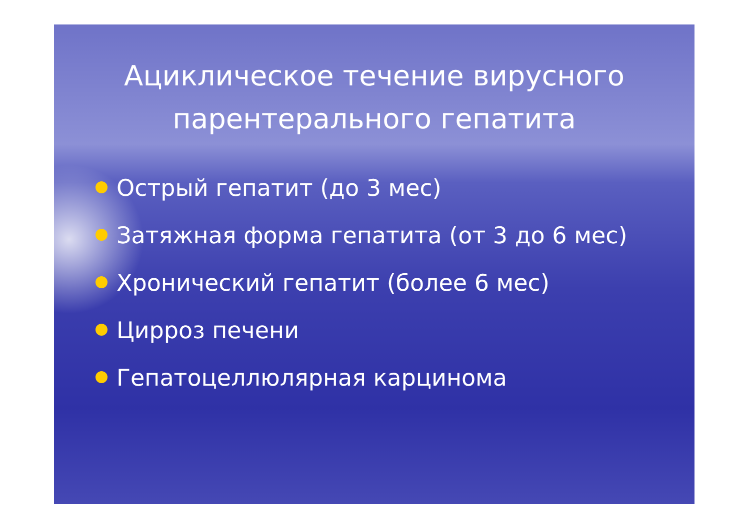Ациклическое течение вирусного
парентерального гепатита
Острый гепатит (до 3 мес)
Затяжная форма гепатита (от 3 до 6 мес)
Хронический гепатит (более 6 мес)
Цирроз печени
Гепатоцеллюлярная карцинома